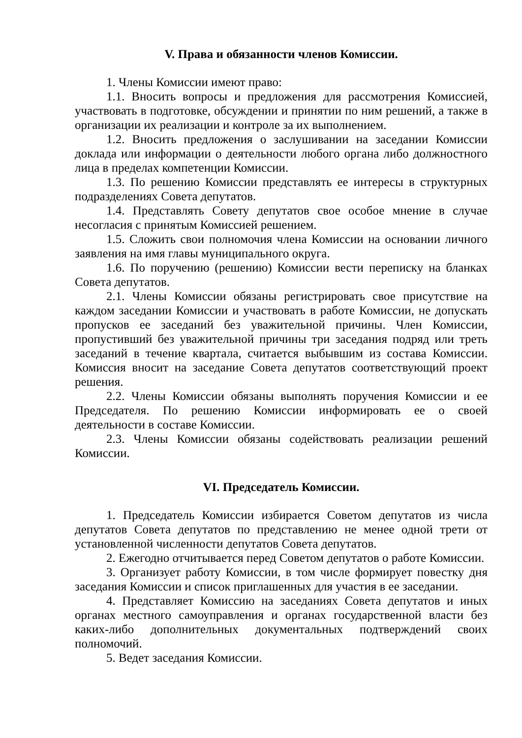V. Права и обязанности членов Комиссии.
1. Члены Комиссии имеют право:
1.1. Вносить вопросы и предложения для рассмотрения Комиссией, участвовать в подготовке, обсуждении и принятии по ним решений, а также в организации их реализации и контроле за их выполнением.
1.2. Вносить предложения о заслушивании на заседании Комиссии доклада или информации о деятельности любого органа либо должностного лица в пределах компетенции Комиссии.
1.3. По решению Комиссии представлять ее интересы в структурных подразделениях Совета депутатов.
1.4. Представлять Совету депутатов свое особое мнение в случае несогласия с принятым Комиссией решением.
1.5. Сложить свои полномочия члена Комиссии на основании личного заявления на имя главы муниципального округа.
1.6. По поручению (решению) Комиссии вести переписку на бланках Совета депутатов.
2.1. Члены Комиссии обязаны регистрировать свое присутствие на каждом заседании Комиссии и участвовать в работе Комиссии, не допускать пропусков ее заседаний без уважительной причины. Член Комиссии, пропустивший без уважительной причины три заседания подряд или треть заседаний в течение квартала, считается выбывшим из состава Комиссии. Комиссия вносит на заседание Совета депутатов соответствующий проект решения.
2.2. Члены Комиссии обязаны выполнять поручения Комиссии и ее Председателя. По решению Комиссии информировать ее о своей деятельности в составе Комиссии.
2.3. Члены Комиссии обязаны содействовать реализации решений Комиссии.
VI. Председатель Комиссии.
1. Председатель Комиссии избирается Советом депутатов из числа депутатов Совета депутатов по представлению не менее одной трети от установленной численности депутатов Совета депутатов.
2. Ежегодно отчитывается перед Советом депутатов о работе Комиссии.
3. Организует работу Комиссии, в том числе формирует повестку дня заседания Комиссии и список приглашенных для участия в ее заседании.
4. Представляет Комиссию на заседаниях Совета депутатов и иных органах местного самоуправления и органах государственной власти без каких-либо дополнительных документальных подтверждений своих полномочий.
5. Ведет заседания Комиссии.